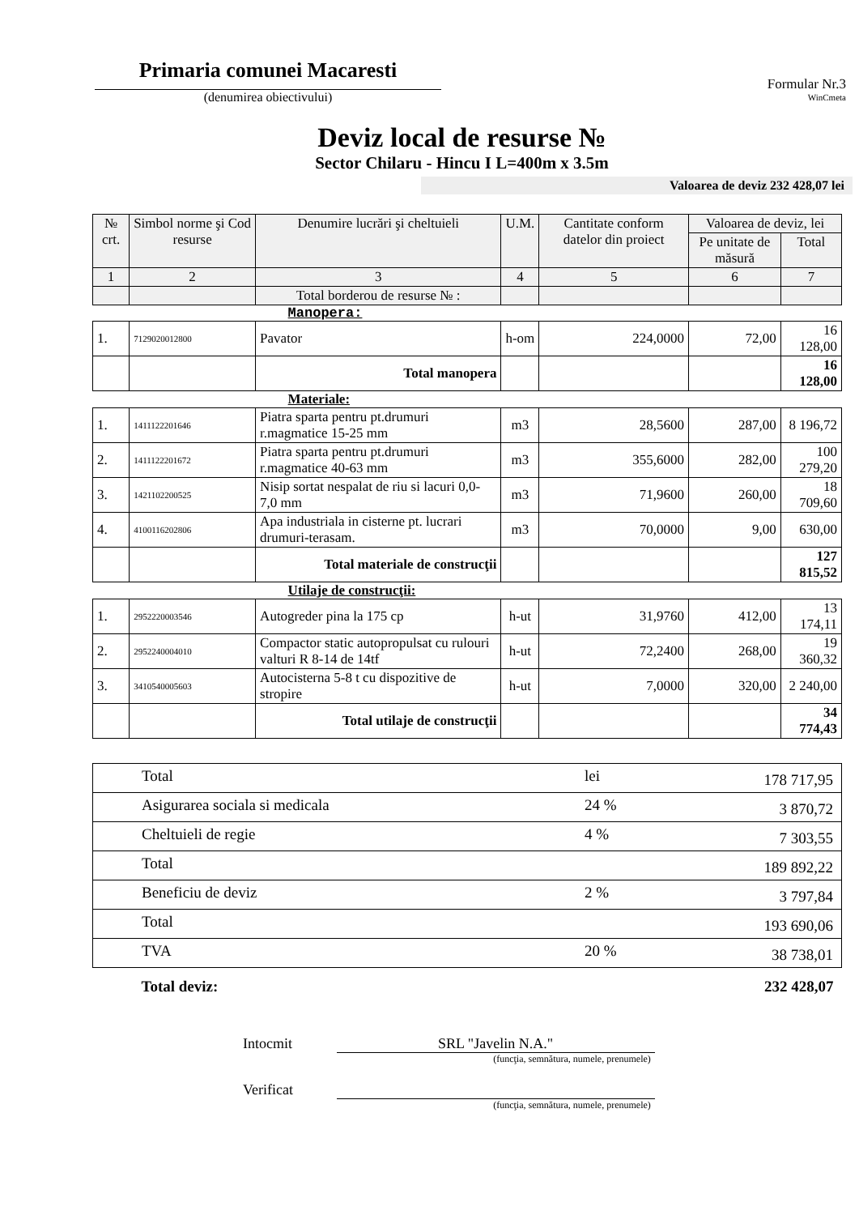Primaria comunei Macaresti
(denumirea obiectivului)
Formular Nr.3
WinCmeta
Deviz local de resurse №
Sector Chilaru - Hincu I L=400m x 3.5m
Valoarea de deviz 232 428,07 lei
| № crt. | Simbol norme şi Cod resurse | Denumire lucrări şi cheltuieli | U.M. | Cantitate conform datelor din proiect | Valoarea de deviz, lei | |
| --- | --- | --- | --- | --- | --- | --- |
| | | | | | Pe unitate de măsură | Total |
| 1 | 2 | 3 | 4 | 5 | 6 | 7 |
| | | Total borderou de resurse № : | | | | |
| | | Manopera: | | | | |
| 1. | 7129020012800 | Pavator | h-om | 224,0000 | 72,00 | 16 128,00 |
| | | Total manopera | | | | 16 128,00 |
| | | Materiale: | | | | |
| 1. | 1411122201646 | Piatra sparta pentru pt.drumuri r.magmatice 15-25 mm | m3 | 28,5600 | 287,00 | 8 196,72 |
| 2. | 1411122201672 | Piatra sparta pentru pt.drumuri r.magmatice 40-63 mm | m3 | 355,6000 | 282,00 | 100 279,20 |
| 3. | 1421102200525 | Nisip sortat nespalat de riu si lacuri 0,0-7,0 mm | m3 | 71,9600 | 260,00 | 18 709,60 |
| 4. | 4100116202806 | Apa industriala in cisterne pt. lucrari drumuri-terasam. | m3 | 70,0000 | 9,00 | 630,00 |
| | | Total materiale de construcţii | | | | 127 815,52 |
| | | Utilaje de construcţii: | | | | |
| 1. | 2952220003546 | Autogreder pina la 175 cp | h-ut | 31,9760 | 412,00 | 13 174,11 |
| 2. | 2952240004010 | Compactor static autopropulsat cu rulouri valturi R 8-14 de 14tf | h-ut | 72,2400 | 268,00 | 19 360,32 |
| 3. | 3410540005603 | Autocisterna 5-8 t cu dispozitive de stropire | h-ut | 7,0000 | 320,00 | 2 240,00 |
| | | Total utilaje de construcţii | | | | 34 774,43 |
| Total | lei | 178 717,95 |
| Asigurarea sociala si medicala | 24 % | 3 870,72 |
| Cheltuieli de regie | 4 % | 7 303,55 |
| Total | | 189 892,22 |
| Beneficiu de deviz | 2 % | 3 797,84 |
| Total | | 193 690,06 |
| TVA | 20 % | 38 738,01 |
| Total deviz: | | 232 428,07 |
Intocmit SRL "Javelin N.A."
(funcţia, semnătura, numele, prenumele)
Verificat
(funcţia, semnătura, numele, prenumele)